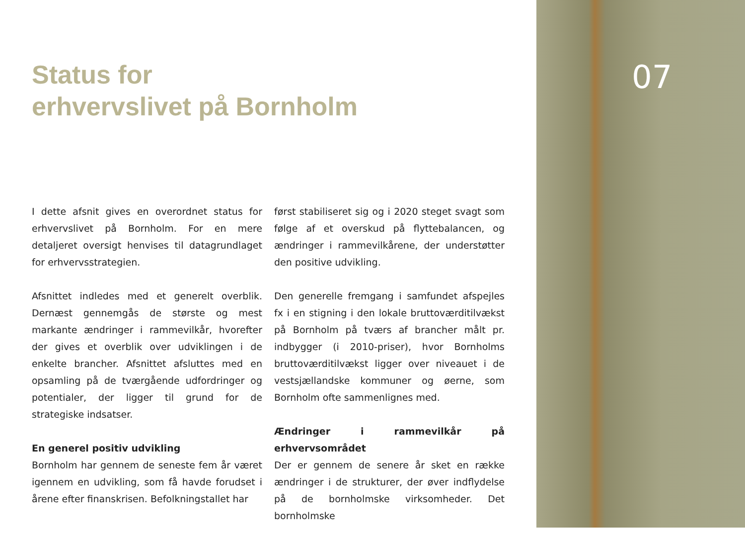Status for
erhvervslivet på Bornholm
I dette afsnit gives en overordnet status for erhvervslivet på Bornholm. For en mere detaljeret oversigt henvises til datagrundlaget for erhvervsstrategien.
Afsnittet indledes med et generelt overblik. Dernæst gennemgås de største og mest markante ændringer i rammevilkår, hvorefter der gives et overblik over udviklingen i de enkelte brancher. Afsnittet afsluttes med en opsamling på de tværgående udfordringer og potentialer, der ligger til grund for de strategiske indsatser.
En generel positiv udvikling
Bornholm har gennem de seneste fem år været igennem en udvikling, som få havde forudset i årene efter finanskrisen. Befolkningstallet har
først stabiliseret sig og i 2020 steget svagt som følge af et overskud på flyttebalancen, og ændringer i rammevilkårene, der understøtter den positive udvikling.
Den generelle fremgang i samfundet afspejles fx i en stigning i den lokale bruttoværditilvækst på Bornholm på tværs af brancher målt pr. indbygger (i 2010-priser), hvor Bornholms bruttoværditilvækst ligger over niveauet i de vestsjællandske kommuner og øerne, som Bornholm ofte sammenlignes med.
Ændringer i rammevilkår på erhvervsområdet
Der er gennem de senere år sket en række ændringer i de strukturer, der øver indflydelse på de bornholmske virksomheder. Det bornholmske
07